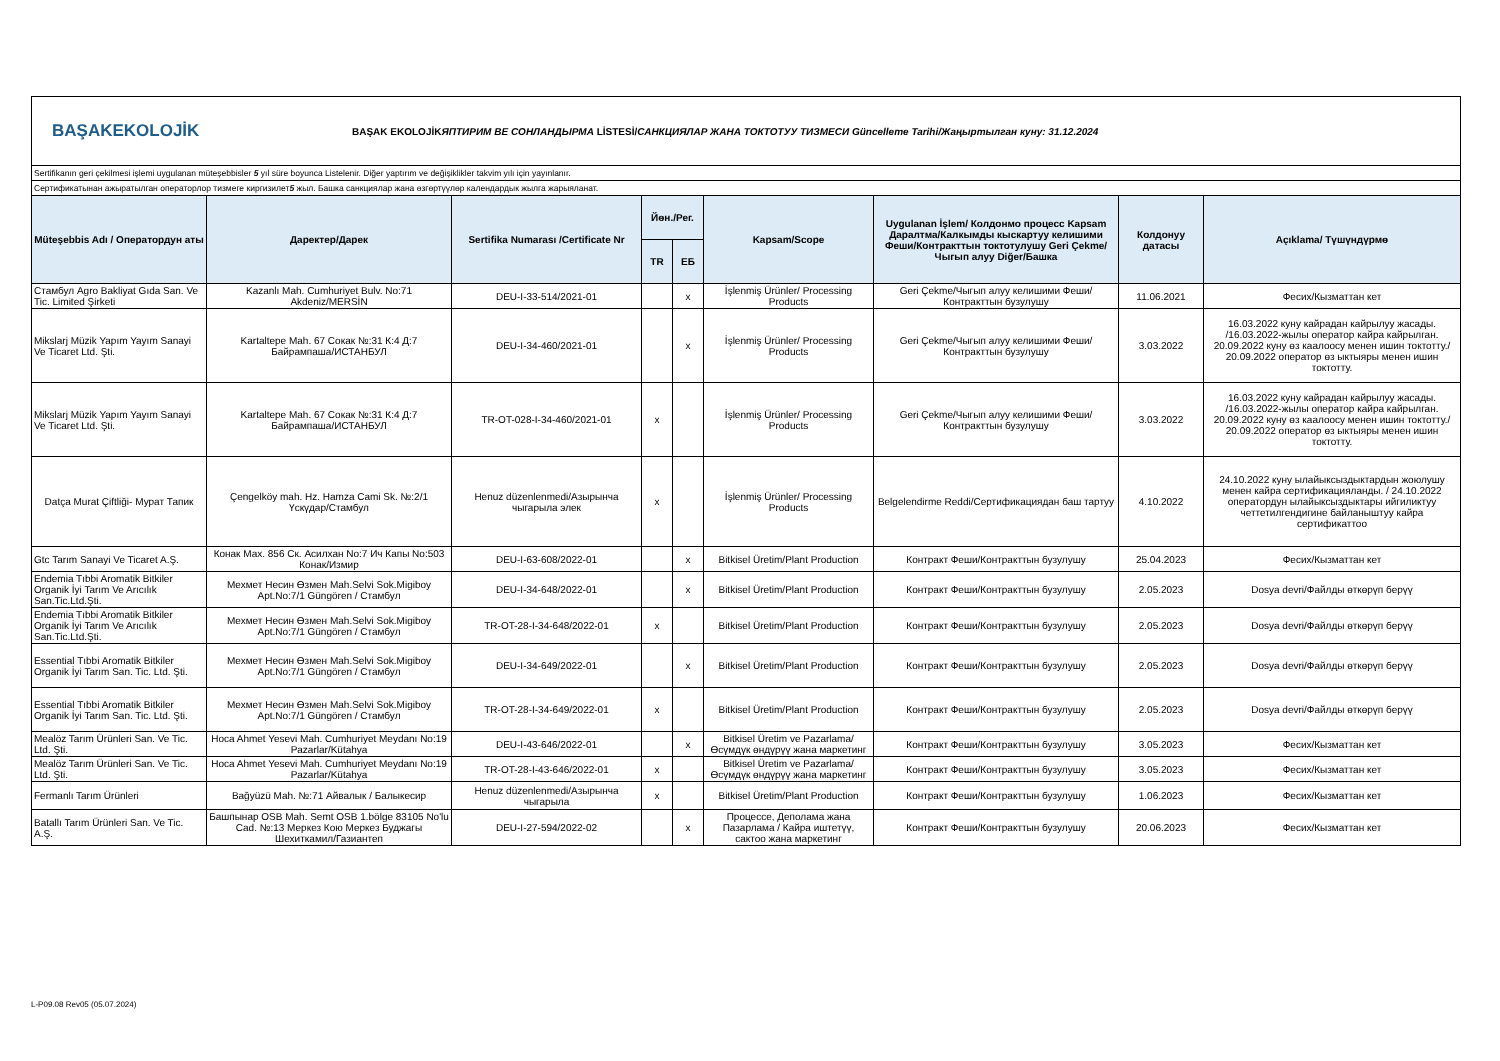BAŞAKEKOLOJİK
BAŞAK EKOLOJİKЯПТИРИМ ВЕ СОНЛАНДЫРМА LİSTESİ/САНКЦИЯЛАР ЖАНА ТОКТОТУУ ТИЗМЕСИ Güncelleme Tarihi/Жаңыртылган куну: 31.12.2024
Sertifikanın geri çekilmesi işlemi uygulanan müteşebbisler 5 yıl süre boyunca Listelenir. Diğer yaptırım ve değişiklikler takvim yılı için yayınlanır.
Сертификатынан ажыратылган операторлор тизмеге киргизилет5 жыл. Башка санкциялар жана өзгөртүүлөр календардык жылга жарыяланат.
| Müteşebbis Adı / Оператордун аты | Даректер/Дарек | Sertifika Numarası /Certificate Nr | Йөн./Рег. | | Kapsam/Scope | Uygulanan İşlem/ Колдонмо процесс Kapsam Даралтма/Калкымды кыскартуу келишими Феши/Контракттын токтотулушу Geri Çekme/Чыгып алуу Diğer/Башка | Колдонуу датасы | Açıklama/ Түшүндүрмө |
| --- | --- | --- | --- | --- | --- | --- | --- | --- |
| | | | TR | ЕБ | | | | |
| Стамбул Agro Bakliyat Gıda San. Ve Tic. Limited Şirketi | Kazanlı Mah. Cumhuriyet Bulv. No:71 Akdeniz/MERSİN | DEU-I-33-514/2021-01 | | x | İşlenmiş Ürünler/ Processing Products | Geri Çekme/Чыгып алуу келишими Феши/Контракттын бузулушу | 11.06.2021 | Фесих/Кызматтан кет |
| Mikslarj Müzik Yapım Yayım Sanayi Ve Ticaret Ltd. Şti. | Kartaltepe Mah. 67 Сокак №:31 К:4 Д:7 Байрампаша/ИСТАНБУЛ | DEU-I-34-460/2021-01 | | x | İşlenmiş Ürünler/ Processing Products | Geri Çekme/Чыгып алуу келишими Феши/Контракттын бузулушу | 3.03.2022 | 16.03.2022 куну кайрадан кайрылуу жасады. /16.03.2022-жылы оператор кайра кайрылган. 20.09.2022 куну өз каалоосу менен ишин токтотту./ 20.09.2022 оператор өз ыктыяры менен ишин токтотту. |
| Mikslarj Müzik Yapım Yayım Sanayi Ve Ticaret Ltd. Şti. | Kartaltepe Mah. 67 Сокак №:31 К:4 Д:7 Байрампаша/ИСТАНБУЛ | TR-OT-028-I-34-460/2021-01 | x | | İşlenmiş Ürünler/ Processing Products | Geri Çekme/Чыгып алуу келишими Феши/Контракттын бузулушу | 3.03.2022 | 16.03.2022 куну кайрадан кайрылуу жасады. /16.03.2022-жылы оператор кайра кайрылган. 20.09.2022 куну өз каалоосу менен ишин токтотту./ 20.09.2022 оператор өз ыктыяры менен ишин токтотту. |
| Datça Murat Çiftliği- Мурат Тапик | Çengelköy mah. Hz. Hamza Cami Sk. №:2/1 Үскүдар/Стамбул | Henuz düzenlenmedi/Азырынча чыгарыла элек | x | | İşlenmiş Ürünler/ Processing Products | Belgelendirme Reddi/Сертификациядан баш тартуу | 4.10.2022 | 24.10.2022 куну ылайыксыздыктардын жоюлушу менен кайра сертификацияланды. / 24.10.2022 оператордун ылайыксыздыктары ийгиликтуу четтетилгендигине байланыштуу кайра сертификаттоо |
| Gtc Tarım Sanayi Ve Ticaret A.Ş. | Конак Мах. 856 Ск. Асилхан No:7 Ич Капы No:503 Конак/Измир | DEU-I-63-608/2022-01 | | x | Bitkisel Üretim/Plant Production | Контракт Феши/Контракттын бузулушу | 25.04.2023 | Фесих/Кызматтан кет |
| Endemia Tıbbi Aromatik Bitkiler Organik İyi Tarım Ve Arıcılık San.Tic.Ltd.Şti. | Мехмет Несин Өзмен Mah.Selvi Sok.Migiboy Apt.No:7/1 Güngören / Стамбул | DEU-I-34-648/2022-01 | | x | Bitkisel Üretim/Plant Production | Контракт Феши/Контракттын бузулушу | 2.05.2023 | Dosya devri/Файлды өткөрүп берүү |
| Endemia Tıbbi Aromatik Bitkiler Organik İyi Tarım Ve Arıcılık San.Tic.Ltd.Şti. | Мехмет Несин Өзмен Mah.Selvi Sok.Migiboy Apt.No:7/1 Güngören / Стамбул | TR-OT-28-I-34-648/2022-01 | x | | Bitkisel Üretim/Plant Production | Контракт Феши/Контракттын бузулушу | 2.05.2023 | Dosya devri/Файлды өткөрүп берүү |
| Essential Tıbbi Aromatik Bitkiler Organik İyi Tarım San. Tic. Ltd. Şti. | Мехмет Несин Өзмен Mah.Selvi Sok.Migiboy Apt.No:7/1 Güngören / Стамбул | DEU-I-34-649/2022-01 | | x | Bitkisel Üretim/Plant Production | Контракт Феши/Контракттын бузулушу | 2.05.2023 | Dosya devri/Файлды өткөрүп берүү |
| Essential Tıbbi Aromatik Bitkiler Organik İyi Tarım San. Tic. Ltd. Şti. | Мехмет Несин Өзмен Mah.Selvi Sok.Migiboy Apt.No:7/1 Güngören / Стамбул | TR-OT-28-I-34-649/2022-01 | x | | Bitkisel Üretim/Plant Production | Контракт Феши/Контракттын бузулушу | 2.05.2023 | Dosya devri/Файлды өткөрүп берүү |
| Mealöz Tarım Ürünleri San. Ve Tic. Ltd. Şti. | Hoca Ahmet Yesevi Mah. Cumhuriyet Meydanı No:19 Pazarlar/Kütahya | DEU-I-43-646/2022-01 | | x | Bitkisel Üretim ve Pazarlama/ Өсүмдүк өндүрүү жана маркетинг | Контракт Феши/Контракттын бузулушу | 3.05.2023 | Фесих/Кызматтан кет |
| Mealöz Tarım Ürünleri San. Ve Tic. Ltd. Şti. | Hoca Ahmet Yesevi Mah. Cumhuriyet Meydanı No:19 Pazarlar/Kütahya | TR-OT-28-I-43-646/2022-01 | x | | Bitkisel Üretim ve Pazarlama/ Өсүмдүк өндүрүү жана маркетинг | Контракт Феши/Контракттын бузулушу | 3.05.2023 | Фесих/Кызматтан кет |
| Fermanlı Tarım Ürünleri | Bağyüzü Mah. №:71 Айвалык / Балыкесир | Henuz düzenlenmedi/Азырынча чыгарыла | x | | Bitkisel Üretim/Plant Production | Контракт Феши/Контракттын бузулушу | 1.06.2023 | Фесих/Кызматтан кет |
| Batallı Tarım Ürünleri San. Ve Tic. A.Ş. | Башпынар OSB Mah. Semt OSB 1.bölge 83105 No'lu Cad. №:13 Меркез Кою Меркез Буджагы Шехиткамил/Газиантеп | DEU-I-27-594/2022-02 | | x | Процессе, Деполама жана Пазарлама / Кайра иштетүү, сактоо жана маркетинг | Контракт Феши/Контракттын бузулушу | 20.06.2023 | Фесих/Кызматтан кет |
L-P09.08 Rev05 (05.07.2024)